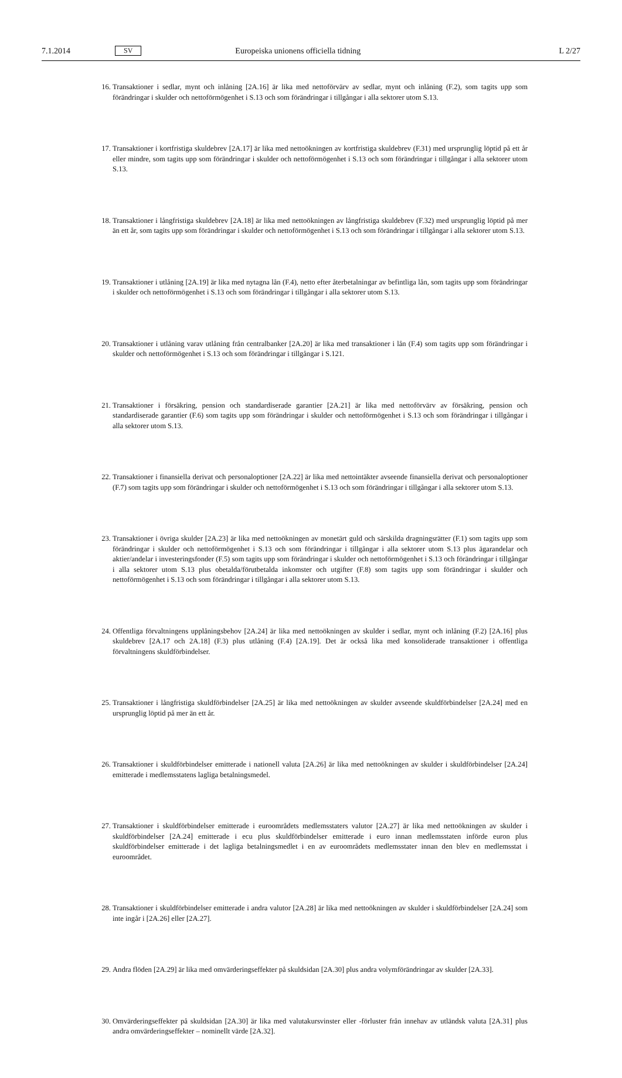7.1.2014 SV Europeiska unionens officiella tidning L 2/27
16. Transaktioner i sedlar, mynt och inlåning [2A.16] är lika med nettoförvärv av sedlar, mynt och inlåning (F.2), som tagits upp som förändringar i skulder och nettoförmögenhet i S.13 och som förändringar i tillgångar i alla sektorer utom S.13.
17. Transaktioner i kortfristiga skuldebrev [2A.17] är lika med nettoökningen av kortfristiga skuldebrev (F.31) med ursprunglig löptid på ett år eller mindre, som tagits upp som förändringar i skulder och nettoförmögenhet i S.13 och som förändringar i tillgångar i alla sektorer utom S.13.
18. Transaktioner i långfristiga skuldebrev [2A.18] är lika med nettoökningen av långfristiga skuldebrev (F.32) med ursprunglig löptid på mer än ett år, som tagits upp som förändringar i skulder och nettoförmögenhet i S.13 och som förändringar i tillgångar i alla sektorer utom S.13.
19. Transaktioner i utlåning [2A.19] är lika med nytagna lån (F.4), netto efter återbetalningar av befintliga lån, som tagits upp som förändringar i skulder och nettoförmögenhet i S.13 och som förändringar i tillgångar i alla sektorer utom S.13.
20. Transaktioner i utlåning varav utlåning från centralbanker [2A.20] är lika med transaktioner i lån (F.4) som tagits upp som förändringar i skulder och nettoförmögenhet i S.13 och som förändringar i tillgångar i S.121.
21. Transaktioner i försäkring, pension och standardiserade garantier [2A.21] är lika med nettoförvärv av försäkring, pension och standardiserade garantier (F.6) som tagits upp som förändringar i skulder och nettoförmögenhet i S.13 och som förändringar i tillgångar i alla sektorer utom S.13.
22. Transaktioner i finansiella derivat och personaloptioner [2A.22] är lika med nettointäkter avseende finansiella derivat och personaloptioner (F.7) som tagits upp som förändringar i skulder och nettoförmögenhet i S.13 och som förändringar i tillgångar i alla sektorer utom S.13.
23. Transaktioner i övriga skulder [2A.23] är lika med nettoökningen av monetärt guld och särskilda dragningsrätter (F.1) som tagits upp som förändringar i skulder och nettoförmögenhet i S.13 och som förändringar i tillgångar i alla sektorer utom S.13 plus ägarandelar och aktier/andelar i investeringsfonder (F.5) som tagits upp som förändringar i skulder och nettoförmögenhet i S.13 och förändringar i tillgångar i alla sektorer utom S.13 plus obetalda/förutbetalda inkomster och utgifter (F.8) som tagits upp som förändringar i skulder och nettoförmögenhet i S.13 och som förändringar i tillgångar i alla sektorer utom S.13.
24. Offentliga förvaltningens upplåningsbehov [2A.24] är lika med nettoökningen av skulder i sedlar, mynt och inlåning (F.2) [2A.16] plus skuldebrev [2A.17 och 2A.18] (F.3) plus utlåning (F.4) [2A.19]. Det är också lika med konsoliderade transaktioner i offentliga förvaltningens skuldförbindelser.
25. Transaktioner i långfristiga skuldförbindelser [2A.25] är lika med nettoökningen av skulder avseende skuldförbindelser [2A.24] med en ursprunglig löptid på mer än ett år.
26. Transaktioner i skuldförbindelser emitterade i nationell valuta [2A.26] är lika med nettoökningen av skulder i skuldförbindelser [2A.24] emitterade i medlemsstatens lagliga betalningsmedel.
27. Transaktioner i skuldförbindelser emitterade i euroområdets medlemsstaters valutor [2A.27] är lika med nettoökningen av skulder i skuldförbindelser [2A.24] emitterade i ecu plus skuldförbindelser emitterade i euro innan medlemsstaten införde euron plus skuldförbindelser emitterade i det lagliga betalningsmedlet i en av euroområdets medlemsstater innan den blev en medlemsstat i euroområdet.
28. Transaktioner i skuldförbindelser emitterade i andra valutor [2A.28] är lika med nettoökningen av skulder i skuldförbindelser [2A.24] som inte ingår i [2A.26] eller [2A.27].
29. Andra flöden [2A.29] är lika med omvärderingseffekter på skuldsidan [2A.30] plus andra volymförändringar av skulder [2A.33].
30. Omvärderingseffekter på skuldsidan [2A.30] är lika med valutakursvinster eller -förluster från innehav av utländsk valuta [2A.31] plus andra omvärderingseffekter – nominellt värde [2A.32].